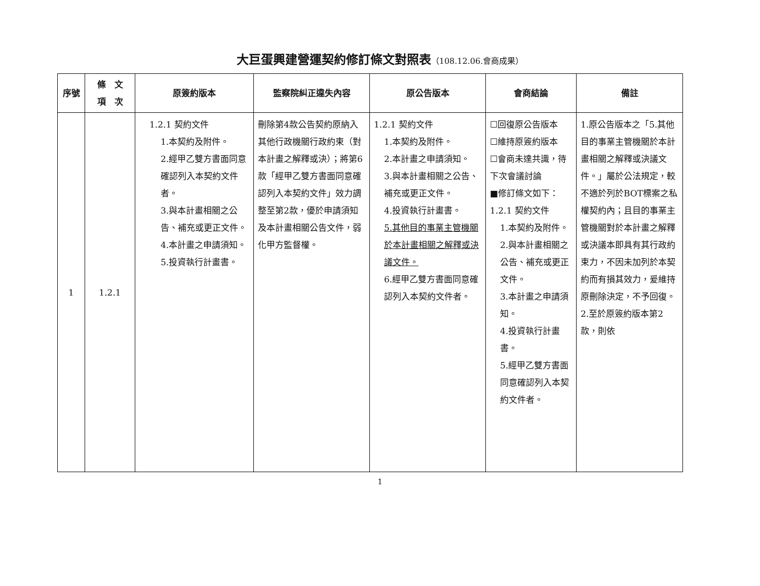大巨蛋興建營運契約修訂條文對照表（108.12.06.會商成果）
| 序號 | 條 文 項 次 | 原簽約版本 | 監察院糾正違失內容 | 原公告版本 | 會商結論 | 備註 |
| --- | --- | --- | --- | --- | --- | --- |
| 1 | 1.2.1 | 1.2.1 契約文件 1.本契約及附件。 2.經甲乙雙方書面同意確認列入本契約文件者。 3.與本計畫相關之公告、補充或更正文件。 4.本計畫之申請須知。 5.投資執行計畫書。 | 刪除第4款公告契約原納入其他行政機關行政約束（對本計畫之解釋或決）；將第6款「經甲乙雙方書面同意確認列入本契約文件」效力調整至第2款，優於申請須知及本計畫相關公告文件，弱化甲方監督權。 | 1.2.1 契約文件 1.本契約及附件。 2.本計畫之申請須知。 3.與本計畫相關之公告、補充或更正文件。 4.投資執行計畫書。 5.其他目的事業主管機關於本計畫相關之解釋或決議文件。 6.經甲乙雙方書面同意確認列入本契約文件者。 | ☐回復原公告版本 ☐維持原簽約版本 ☐會商未達共識，待下次會議討論 ■修訂條文如下： 1.2.1 契約文件 1.本契約及附件。 2.與本計畫相關之公告、補充或更正文件。 3.本計畫之申請須知。 4.投資執行計畫書。 5.經甲乙雙方書面同意確認列入本契約文件者。 | 1.原公告版本之「5.其他目的事業主管機關於本計畫相關之解釋或決議文件。」屬於公法規定，較不適於列於BOT標案之私權契約內；且目的事業主管機關對於本計畫之解釋或決議本即具有其行政約束力，不因未加列於本契約而有損其效力，爰維持原刪除決定，不予回復。 2.至於原簽約版本第2款，則依 |
1